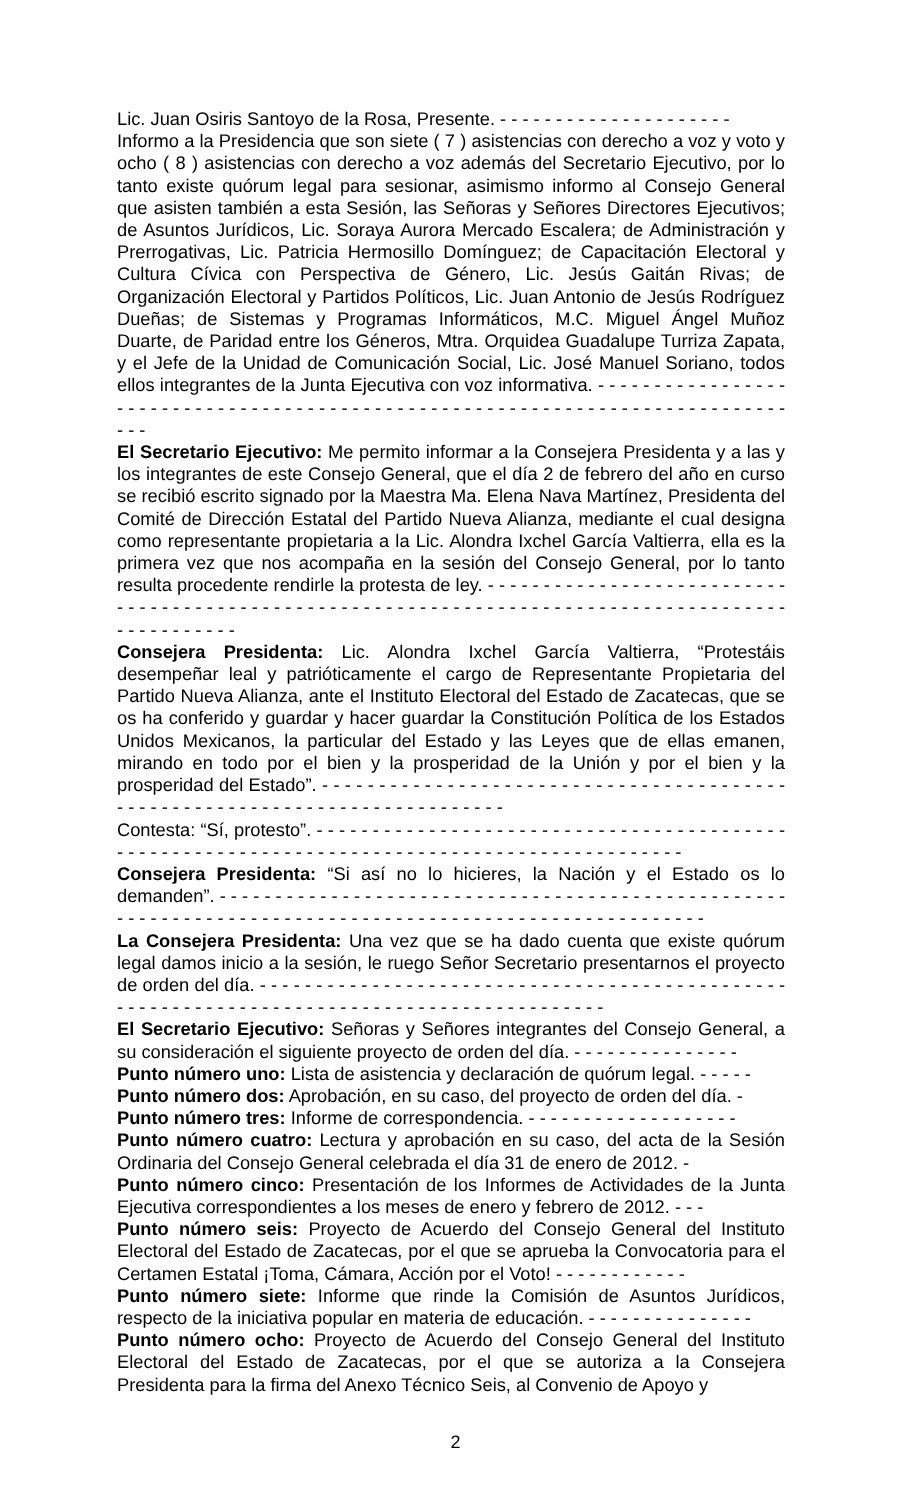Lic. Juan Osiris Santoyo de la Rosa, Presente. - - - - - - - - - - - - - - - - - - - - -
Informo a la Presidencia que son siete ( 7 ) asistencias con derecho a voz y voto y ocho ( 8 ) asistencias con derecho a voz además del Secretario Ejecutivo, por lo tanto existe quórum legal para sesionar, asimismo informo al Consejo General que asisten también a esta Sesión, las Señoras y Señores Directores Ejecutivos; de Asuntos Jurídicos, Lic. Soraya Aurora Mercado Escalera; de Administración y Prerrogativas, Lic. Patricia Hermosillo Domínguez; de Capacitación Electoral y Cultura Cívica con Perspectiva de Género, Lic. Jesús Gaitán Rivas; de Organización Electoral y Partidos Políticos, Lic. Juan Antonio de Jesús Rodríguez Dueñas; de Sistemas y Programas Informáticos, M.C. Miguel Ángel Muñoz Duarte, de Paridad entre los Géneros, Mtra. Orquidea Guadalupe Turriza Zapata, y el Jefe de la Unidad de Comunicación Social, Lic. José Manuel Soriano, todos ellos integrantes de la Junta Ejecutiva con voz informativa. - - - - - - - - - - - - - - - - - - - - - - - - - - - - - - - - - - - - - - - - - - - - - - - - - - - - - - - - - - - - - - - - - - - - - - - - - - - - - - - -
El Secretario Ejecutivo: Me permito informar a la Consejera Presidenta y a las y los integrantes de este Consejo General, que el día 2 de febrero del año en curso se recibió escrito signado por la Maestra Ma. Elena Nava Martínez, Presidenta del Comité de Dirección Estatal del Partido Nueva Alianza, mediante el cual designa como representante propietaria a la Lic. Alondra Ixchel García Valtierra, ella es la primera vez que nos acompaña en la sesión del Consejo General, por lo tanto resulta procedente rendirle la protesta de ley. - - - - - - - - - - - - - - - - - - - - - - - - - - - - - - - - - - - - - - - - - - - - - - - - - - - - - - - - - - - - - - - - - - - - - - - - - - - - - - - - - - - - - - - - - - - - - - - - - -
Consejera Presidenta: Lic. Alondra Ixchel García Valtierra, “Protestáis desempeñar leal y patrióticamente el cargo de Representante Propietaria del Partido Nueva Alianza, ante el Instituto Electoral del Estado de Zacatecas, que se os ha conferido y guardar y hacer guardar la Constitución Política de los Estados Unidos Mexicanos, la particular del Estado y las Leyes que de ellas emanen, mirando en todo por el bien y la prosperidad de la Unión y por el bien y la prosperidad del Estado”. - - - - - - - - - - - - - - - - - - - - - - - - - - - - - - - - - - - - - - - - - - - - - - - - - - - - - - - - - - - - - - - - - - - - - - - - - - - -
Contesta: “Sí, protesto”. - - - - - - - - - - - - - - - - - - - - - - - - - - - - - - - - - - - - - - - - - - - - - - - - - - - - - - - - - - - - - - - - - - - - - - - - - - - - - - - - - - - - - - - - - - - - -
Consejera Presidenta: “Si así no lo hicieres, la Nación y el Estado os lo demanden”. - - - - - - - - - - - - - - - - - - - - - - - - - - - - - - - - - - - - - - - - - - - - - - - - - - - - - - - - - - - - - - - - - - - - - - - - - - - - - - - - - - - - - - - - - - - - - - - - - - - - - - - -
La Consejera Presidenta: Una vez que se ha dado cuenta que existe quórum legal damos inicio a la sesión, le ruego Señor Secretario presentarnos el proyecto de orden del día. - - - - - - - - - - - - - - - - - - - - - - - - - - - - - - - - - - - - - - - - - - - - - - - - - - - - - - - - - - - - - - - - - - - - - - - - - - - - - - - - - - - - - - - - - - -
El Secretario Ejecutivo: Señoras y Señores integrantes del Consejo General, a su consideración el siguiente proyecto de orden del día. - - - - - - - - - - - - - - -
Punto número uno: Lista de asistencia y declaración de quórum legal. - - - - -
Punto número dos: Aprobación, en su caso, del proyecto de orden del día. -
Punto número tres: Informe de correspondencia. - - - - - - - - - - - - - - - - - - -
Punto número cuatro: Lectura y aprobación en su caso, del acta de la Sesión Ordinaria del Consejo General celebrada el día 31 de enero de 2012. -
Punto número cinco: Presentación de los Informes de Actividades de la Junta Ejecutiva correspondientes a los meses de enero y febrero de 2012. - - -
Punto número seis: Proyecto de Acuerdo del Consejo General del Instituto Electoral del Estado de Zacatecas, por el que se aprueba la Convocatoria para el Certamen Estatal ¡Toma, Cámara, Acción por el Voto! - - - - - - - - - - - -
Punto número siete: Informe que rinde la Comisión de Asuntos Jurídicos, respecto de la iniciativa popular en materia de educación. - - - - - - - - - - - - - - -
Punto número ocho: Proyecto de Acuerdo del Consejo General del Instituto Electoral del Estado de Zacatecas, por el que se autoriza a la Consejera Presidenta para la firma del Anexo Técnico Seis, al Convenio de Apoyo y
2